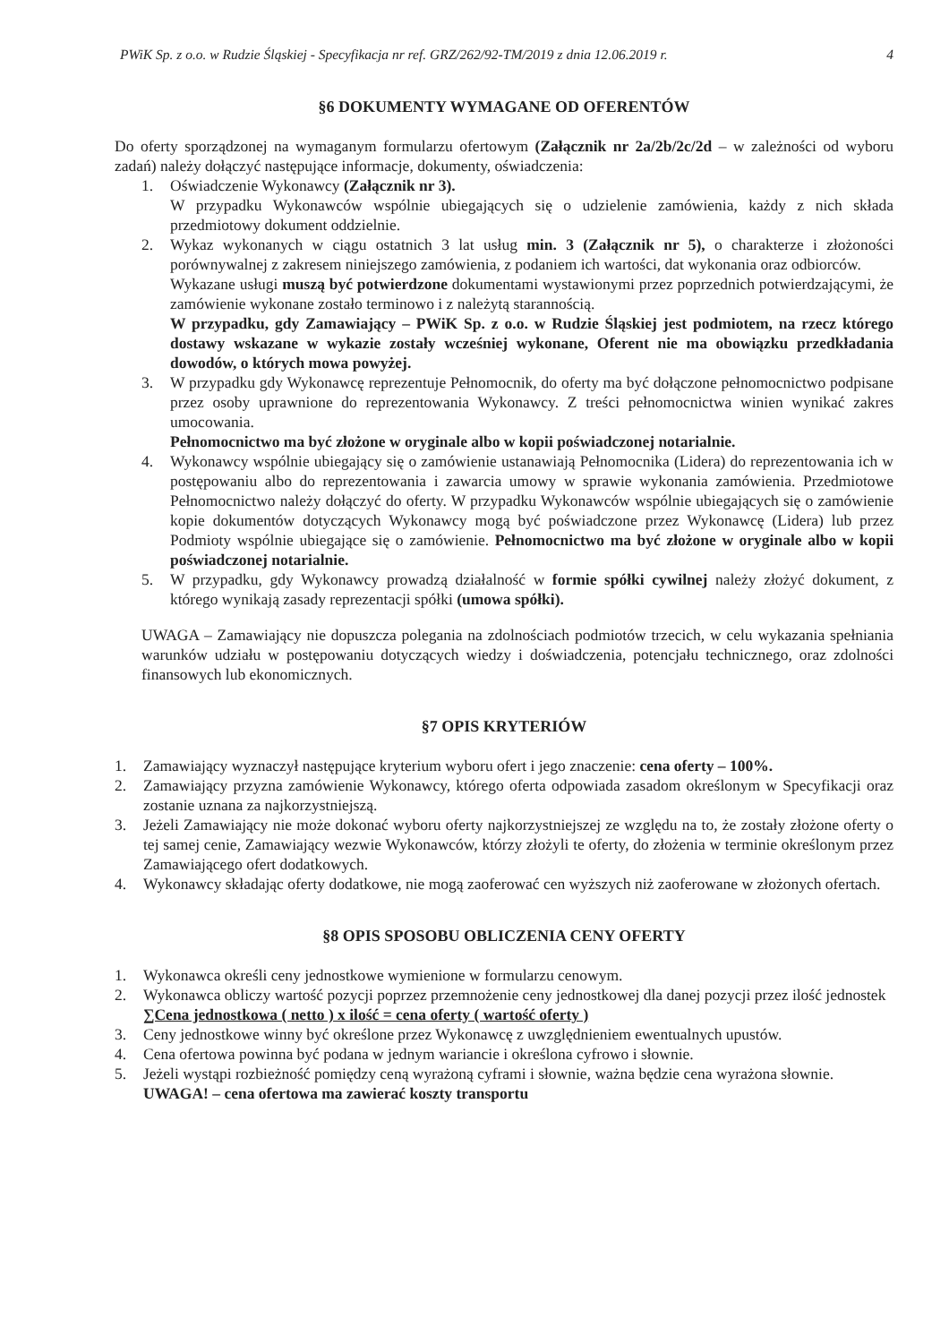PWiK Sp. z o.o. w Rudzie Śląskiej - Specyfikacja nr ref. GRZ/262/92-TM/2019 z dnia 12.06.2019 r. 4
§6 DOKUMENTY WYMAGANE OD OFERENTÓW
Do oferty sporządzonej na wymaganym formularzu ofertowym (Załącznik nr 2a/2b/2c/2d – w zależności od wyboru zadań) należy dołączyć następujące informacje, dokumenty, oświadczenia:
1. Oświadczenie Wykonawcy (Załącznik nr 3).
W przypadku Wykonawców wspólnie ubiegających się o udzielenie zamówienia, każdy z nich składa przedmiotowy dokument oddzielnie.
2. Wykaz wykonanych w ciągu ostatnich 3 lat usług min. 3 (Załącznik nr 5), o charakterze i złożoności porównywalnej z zakresem niniejszego zamówienia, z podaniem ich wartości, dat wykonania oraz odbiorców.
Wykazane usługi muszą być potwierdzone dokumentami wystawionymi przez poprzednich potwierdzającymi, że zamówienie wykonane zostało terminowo i z należytą starannością.
W przypadku, gdy Zamawiający – PWiK Sp. z o.o. w Rudzie Śląskiej jest podmiotem, na rzecz którego dostawy wskazane w wykazie zostały wcześniej wykonane, Oferent nie ma obowiązku przedkładania dowodów, o których mowa powyżej.
3. W przypadku gdy Wykonawcę reprezentuje Pełnomocnik, do oferty ma być dołączone pełnomocnictwo podpisane przez osoby uprawnione do reprezentowania Wykonawcy. Z treści pełnomocnictwa winien wynikać zakres umocowania.
Pełnomocnictwo ma być złożone w oryginale albo w kopii poświadczonej notarialnie.
4. Wykonawcy wspólnie ubiegający się o zamówienie ustanawiają Pełnomocnika (Lidera) do reprezentowania ich w postępowaniu albo do reprezentowania i zawarcia umowy w sprawie wykonania zamówienia. Przedmiotowe Pełnomocnictwo należy dołączyć do oferty. W przypadku Wykonawców wspólnie ubiegających się o zamówienie kopie dokumentów dotyczących Wykonawcy mogą być poświadczone przez Wykonawcę (Lidera) lub przez Podmioty wspólnie ubiegające się o zamówienie. Pełnomocnictwo ma być złożone w oryginale albo w kopii poświadczonej notarialnie.
5. W przypadku, gdy Wykonawcy prowadzą działalność w formie spółki cywilnej należy złożyć dokument, z którego wynikają zasady reprezentacji spółki (umowa spółki).
UWAGA – Zamawiający nie dopuszcza polegania na zdolnościach podmiotów trzecich, w celu wykazania spełniania warunków udziału w postępowaniu dotyczących wiedzy i doświadczenia, potencjału technicznego, oraz zdolności finansowych lub ekonomicznych.
§7 OPIS KRYTERIÓW
1. Zamawiający wyznaczył następujące kryterium wyboru ofert i jego znaczenie: cena oferty – 100%.
2. Zamawiający przyzna zamówienie Wykonawcy, którego oferta odpowiada zasadom określonym w Specyfikacji oraz zostanie uznana za najkorzystniejszą.
3. Jeżeli Zamawiający nie może dokonać wyboru oferty najkorzystniejszej ze względu na to, że zostały złożone oferty o tej samej cenie, Zamawiający wezwie Wykonawców, którzy złożyli te oferty, do złożenia w terminie określonym przez Zamawiającego ofert dodatkowych.
4. Wykonawcy składając oferty dodatkowe, nie mogą zaoferować cen wyższych niż zaoferowane w złożonych ofertach.
§8 OPIS SPOSOBU OBLICZENIA CENY OFERTY
1. Wykonawca określi ceny jednostkowe wymienione w formularzu cenowym.
2. Wykonawca obliczy wartość pozycji poprzez przemnożenie ceny jednostkowej dla danej pozycji przez ilość jednostek
∑Cena jednostkowa ( netto ) x ilość = cena oferty ( wartość oferty )
3. Ceny jednostkowe winny być określone przez Wykonawcę z uwzględnieniem ewentualnych upustów.
4. Cena ofertowa powinna być podana w jednym wariancie i określona cyfrowo i słownie.
5. Jeżeli wystąpi rozbieżność pomiędzy ceną wyrażoną cyframi i słownie, ważna będzie cena wyrażona słownie.
UWAGA! – cena ofertowa ma zawierać koszty transportu